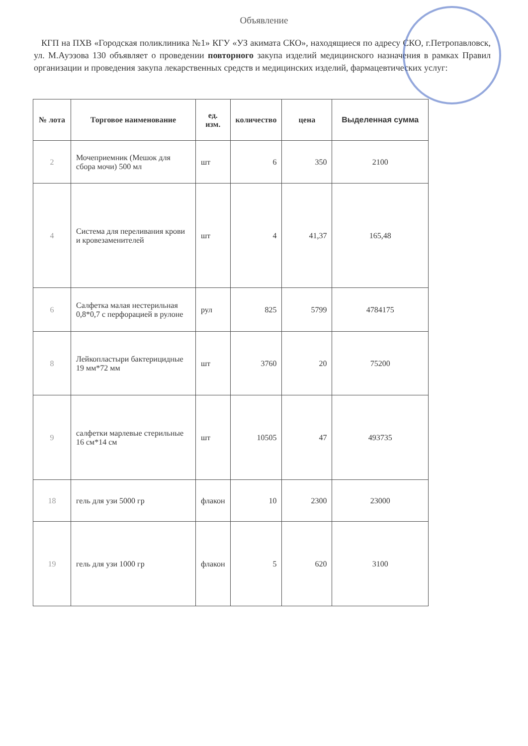Объявление
КГП на ПХВ «Городская поликлиника №1» КГУ «УЗ акимата СКО», находящиеся по адресу СКО, г.Петропавловск, ул. М.Ауэзова 130 объявляет о проведении повторного закупа изделий медицинского назначения в рамках Правил организации и проведения закупа лекарственных средств и медицинских изделий, фармацевтических услуг:
| № лота | Торговое наименование | ед. изм. | количество | цена | Выделенная сумма |
| --- | --- | --- | --- | --- | --- |
| 2 | Мочеприемник (Мешок для сбора мочи) 500 мл | шт | 6 | 350 | 2100 |
| 4 | Система для переливания крови и кровезаменителей | шт | 4 | 41,37 | 165,48 |
| 6 | Салфетка малая нестерильная 0,8*0,7 с перфорацией в рулоне | рул | 825 | 5799 | 4784175 |
| 8 | Лейкопластыри бактерицидные 19 мм*72 мм | шт | 3760 | 20 | 75200 |
| 9 | салфетки марлевые стерильные 16 см*14 см | шт | 10505 | 47 | 493735 |
| 18 | гель для узи 5000 гр | флакон | 10 | 2300 | 23000 |
| 19 | гель для узи 1000 гр | флакон | 5 | 620 | 3100 |